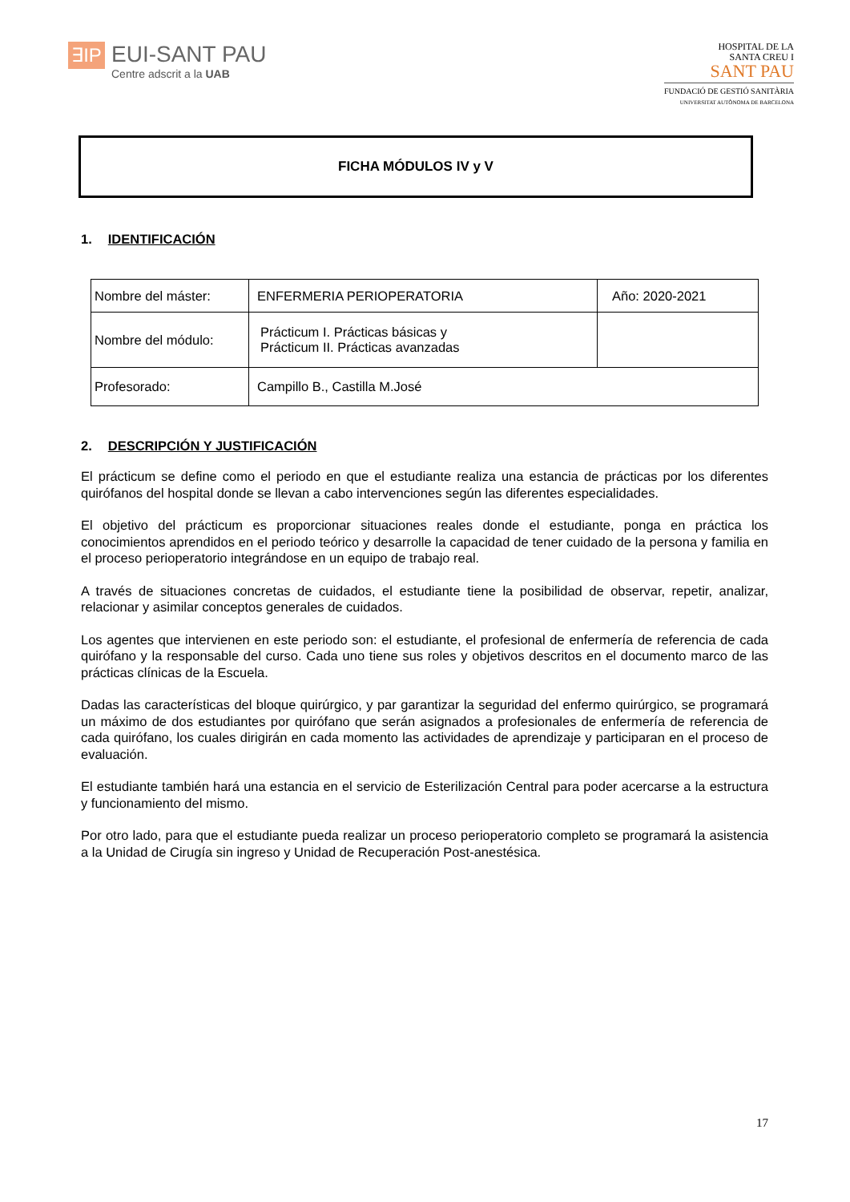∃IP
EUI-SANT PAU
Centre adscrit a la UAB
HOSPITAL DE LA
SANTA CREU I
SANT PAU
FUNDACIÓ DE GESTIÓ SANITÀRIA
UNIVERSITAT AUTÒNOMA DE BARCELONA
FICHA MÓDULOS IV y V
1. IDENTIFICACIÓN
| Nombre del máster: | ENFERMERIA PERIOPERATORIA | Año: 2020-2021 |
| Nombre del módulo: | Prácticum I. Prácticas básicas y Prácticum II. Prácticas avanzadas | |
| Profesorado: | Campillo B., Castilla M.José | |
2. DESCRIPCIÓN Y JUSTIFICACIÓN
El prácticum se define como el periodo en que el estudiante realiza una estancia de prácticas por los diferentes quirófanos del hospital donde se llevan a cabo intervenciones según las diferentes especialidades.
El objetivo del prácticum es proporcionar situaciones reales donde el estudiante, ponga en práctica los conocimientos aprendidos en el periodo teórico y desarrolle la capacidad de tener cuidado de la persona y familia en el proceso perioperatorio integrándose en un equipo de trabajo real.
A través de situaciones concretas de cuidados, el estudiante tiene la posibilidad de observar, repetir, analizar, relacionar y asimilar conceptos generales de cuidados.
Los agentes que intervienen en este periodo son: el estudiante, el profesional de enfermería de referencia de cada quirófano y la responsable del curso. Cada uno tiene sus roles y objetivos descritos en el documento marco de las prácticas clínicas de la Escuela.
Dadas las características del bloque quirúrgico, y par garantizar la seguridad del enfermo quirúrgico, se programará un máximo de dos estudiantes por quirófano que serán asignados a profesionales de enfermería de referencia de cada quirófano, los cuales dirigirán en cada momento las actividades de aprendizaje y participaran en el proceso de evaluación.
El estudiante también hará una estancia en el servicio de Esterilización Central para poder acercarse a la estructura y funcionamiento del mismo.
Por otro lado, para que el estudiante pueda realizar un proceso perioperatorio completo se programará la asistencia a la Unidad de Cirugía sin ingreso y Unidad de Recuperación Post-anestésica.
17